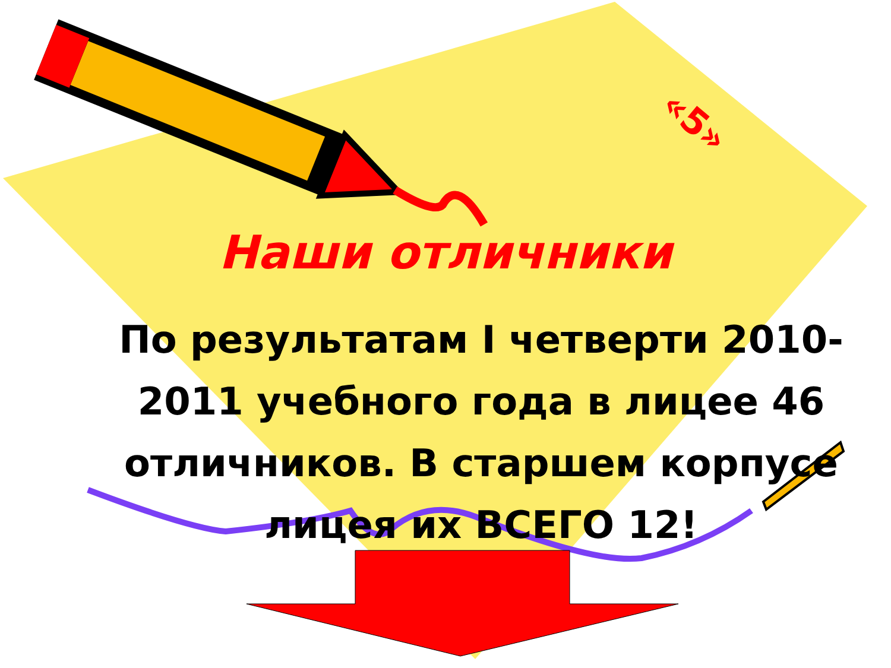«5»
Наши отличники
По результатам I четверти 2010-2011 учебного года в лицее 46 отличников. В старшем корпусе лицея их ВСЕГО 12!